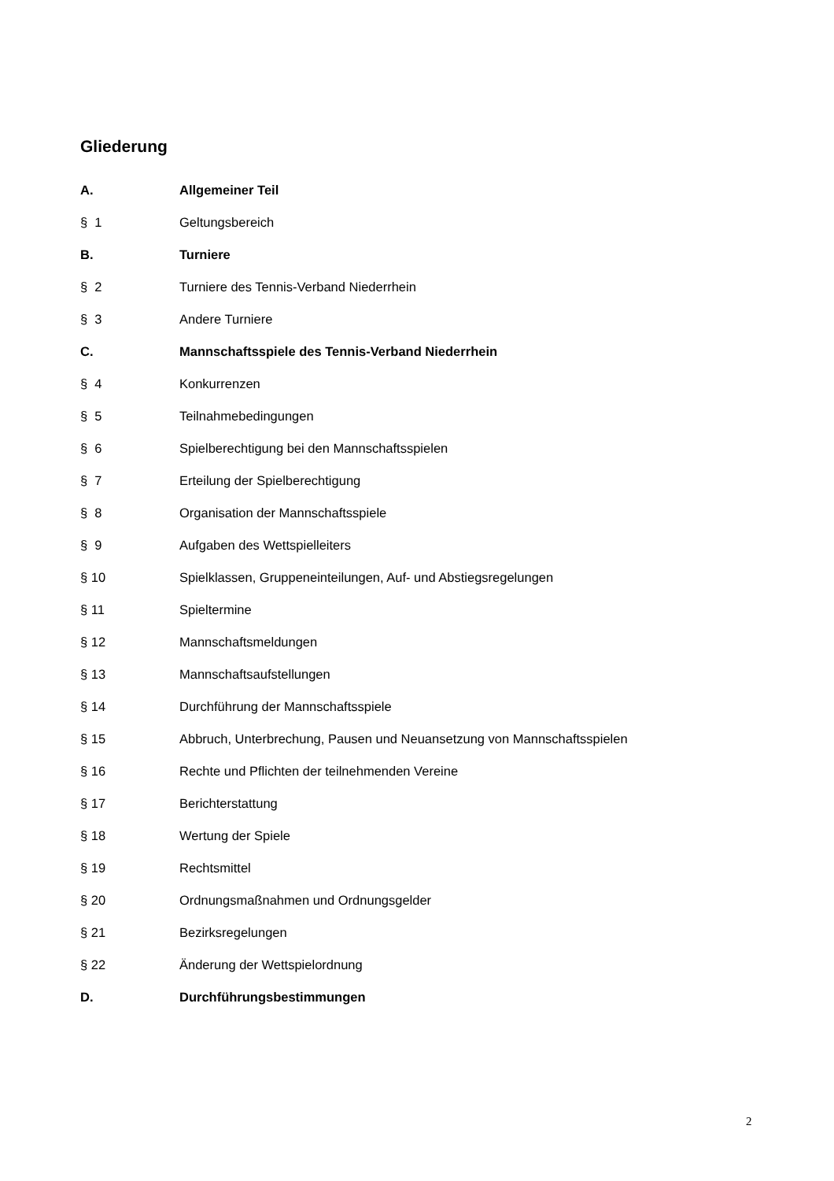Gliederung
| A. | Allgemeiner Teil |
| § 1 | Geltungsbereich |
| B. | Turniere |
| § 2 | Turniere des Tennis-Verband Niederrhein |
| § 3 | Andere Turniere |
| C. | Mannschaftsspiele des Tennis-Verband Niederrhein |
| § 4 | Konkurrenzen |
| § 5 | Teilnahmebedingungen |
| § 6 | Spielberechtigung bei den Mannschaftsspielen |
| § 7 | Erteilung der Spielberechtigung |
| § 8 | Organisation der Mannschaftsspiele |
| § 9 | Aufgaben des Wettspielleiters |
| § 10 | Spielklassen, Gruppeneinteilungen, Auf- und Abstiegsregelungen |
| § 11 | Spieltermine |
| § 12 | Mannschaftsmeldungen |
| § 13 | Mannschaftsaufstellungen |
| § 14 | Durchführung der Mannschaftsspiele |
| § 15 | Abbruch, Unterbrechung, Pausen und Neuansetzung von Mannschaftsspielen |
| § 16 | Rechte und Pflichten der teilnehmenden Vereine |
| § 17 | Berichterstattung |
| § 18 | Wertung der Spiele |
| § 19 | Rechtsmittel |
| § 20 | Ordnungsmaßnahmen und Ordnungsgelder |
| § 21 | Bezirksregelungen |
| § 22 | Änderung der Wettspielordnung |
| D. | Durchführungsbestimmungen |
2